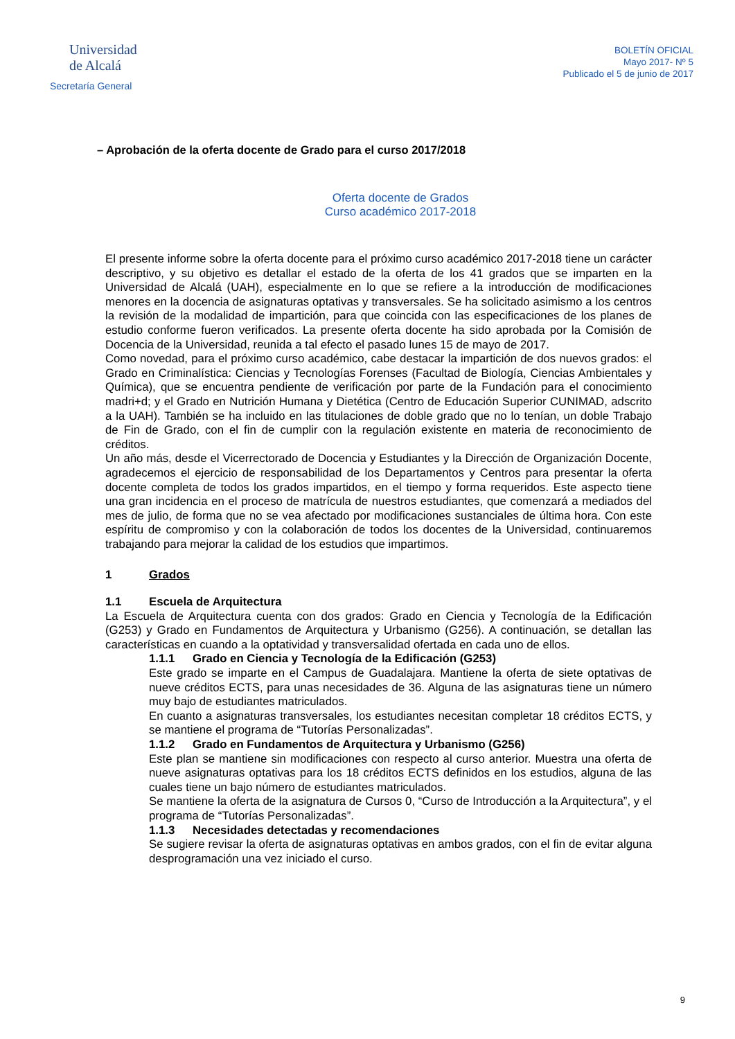Universidad
de Alcalá
Secretaría General
BOLETÍN OFICIAL
Mayo 2017- Nº 5
Publicado el 5 de junio de 2017
– Aprobación de la oferta docente de Grado para el curso 2017/2018
Oferta docente de Grados
Curso académico 2017-2018
El presente informe sobre la oferta docente para el próximo curso académico 2017-2018 tiene un carácter descriptivo, y su objetivo es detallar el estado de la oferta de los 41 grados que se imparten en la Universidad de Alcalá (UAH), especialmente en lo que se refiere a la introducción de modificaciones menores en la docencia de asignaturas optativas y transversales. Se ha solicitado asimismo a los centros la revisión de la modalidad de impartición, para que coincida con las especificaciones de los planes de estudio conforme fueron verificados. La presente oferta docente ha sido aprobada por la Comisión de Docencia de la Universidad, reunida a tal efecto el pasado lunes 15 de mayo de 2017.
Como novedad, para el próximo curso académico, cabe destacar la impartición de dos nuevos grados: el Grado en Criminalística: Ciencias y Tecnologías Forenses (Facultad de Biología, Ciencias Ambientales y Química), que se encuentra pendiente de verificación por parte de la Fundación para el conocimiento madri+d; y el Grado en Nutrición Humana y Dietética (Centro de Educación Superior CUNIMAD, adscrito a la UAH). También se ha incluido en las titulaciones de doble grado que no lo tenían, un doble Trabajo de Fin de Grado, con el fin de cumplir con la regulación existente en materia de reconocimiento de créditos.
Un año más, desde el Vicerrectorado de Docencia y Estudiantes y la Dirección de Organización Docente, agradecemos el ejercicio de responsabilidad de los Departamentos y Centros para presentar la oferta docente completa de todos los grados impartidos, en el tiempo y forma requeridos. Este aspecto tiene una gran incidencia en el proceso de matrícula de nuestros estudiantes, que comenzará a mediados del mes de julio, de forma que no se vea afectado por modificaciones sustanciales de última hora. Con este espíritu de compromiso y con la colaboración de todos los docentes de la Universidad, continuaremos trabajando para mejorar la calidad de los estudios que impartimos.
1 Grados
1.1 Escuela de Arquitectura
La Escuela de Arquitectura cuenta con dos grados: Grado en Ciencia y Tecnología de la Edificación (G253) y Grado en Fundamentos de Arquitectura y Urbanismo (G256). A continuación, se detallan las características en cuando a la optatividad y transversalidad ofertada en cada uno de ellos.
1.1.1 Grado en Ciencia y Tecnología de la Edificación (G253)
Este grado se imparte en el Campus de Guadalajara. Mantiene la oferta de siete optativas de nueve créditos ECTS, para unas necesidades de 36. Alguna de las asignaturas tiene un número muy bajo de estudiantes matriculados.
En cuanto a asignaturas transversales, los estudiantes necesitan completar 18 créditos ECTS, y se mantiene el programa de “Tutorías Personalizadas”.
1.1.2 Grado en Fundamentos de Arquitectura y Urbanismo (G256)
Este plan se mantiene sin modificaciones con respecto al curso anterior. Muestra una oferta de nueve asignaturas optativas para los 18 créditos ECTS definidos en los estudios, alguna de las cuales tiene un bajo número de estudiantes matriculados.
Se mantiene la oferta de la asignatura de Cursos 0, “Curso de Introducción a la Arquitectura”, y el programa de “Tutorías Personalizadas”.
1.1.3 Necesidades detectadas y recomendaciones
Se sugiere revisar la oferta de asignaturas optativas en ambos grados, con el fin de evitar alguna desprogramación una vez iniciado el curso.
9